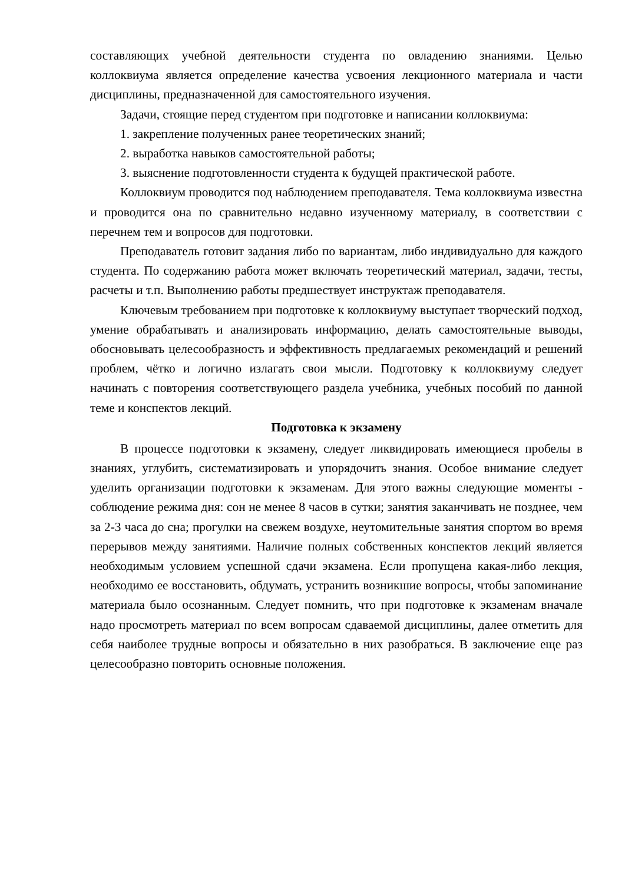составляющих учебной деятельности студента по овладению знаниями. Целью коллоквиума является определение качества усвоения лекционного материала и части дисциплины, предназначенной для самостоятельного изучения.
Задачи, стоящие перед студентом при подготовке и написании коллоквиума:
1. закрепление полученных ранее теоретических знаний;
2. выработка навыков самостоятельной работы;
3. выяснение подготовленности студента к будущей практической работе.
Коллоквиум проводится под наблюдением преподавателя. Тема коллоквиума известна и проводится она по сравнительно недавно изученному материалу, в соответствии с перечнем тем и вопросов для подготовки.
Преподаватель готовит задания либо по вариантам, либо индивидуально для каждого студента. По содержанию работа может включать теоретический материал, задачи, тесты, расчеты и т.п. Выполнению работы предшествует инструктаж преподавателя.
Ключевым требованием при подготовке к коллоквиуму выступает творческий подход, умение обрабатывать и анализировать информацию, делать самостоятельные выводы, обосновывать целесообразность и эффективность предлагаемых рекомендаций и решений проблем, чётко и логично излагать свои мысли. Подготовку к коллоквиуму следует начинать с повторения соответствующего раздела учебника, учебных пособий по данной теме и конспектов лекций.
Подготовка к экзамену
В процессе подготовки к экзамену, следует ликвидировать имеющиеся пробелы в знаниях, углубить, систематизировать и упорядочить знания. Особое внимание следует уделить организации подготовки к экзаменам. Для этого важны следующие моменты - соблюдение режима дня: сон не менее 8 часов в сутки; занятия заканчивать не позднее, чем за 2-3 часа до сна; прогулки на свежем воздухе, неутомительные занятия спортом во время перерывов между занятиями. Наличие полных собственных конспектов лекций является необходимым условием успешной сдачи экзамена. Если пропущена какая-либо лекция, необходимо ее восстановить, обдумать, устранить возникшие вопросы, чтобы запоминание материала было осознанным. Следует помнить, что при подготовке к экзаменам вначале надо просмотреть материал по всем вопросам сдаваемой дисциплины, далее отметить для себя наиболее трудные вопросы и обязательно в них разобраться. В заключение еще раз целесообразно повторить основные положения.